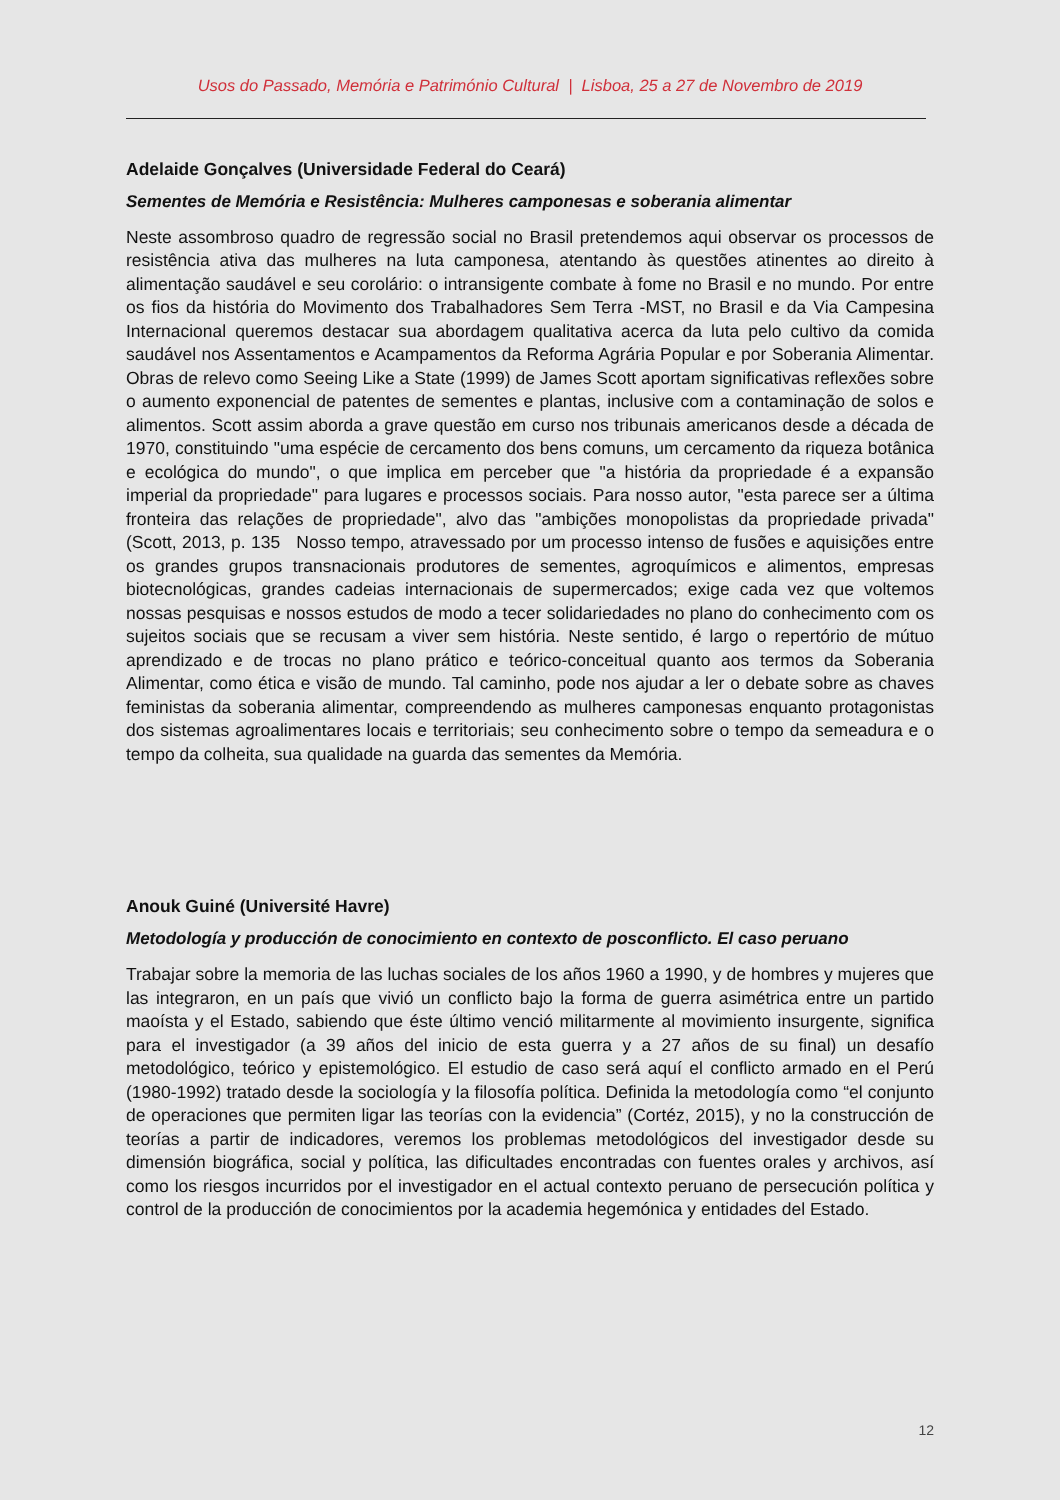Usos do Passado, Memória e Património Cultural | Lisboa, 25 a 27 de Novembro de 2019
Adelaide Gonçalves (Universidade Federal do Ceará)
Sementes de Memória e Resistência: Mulheres camponesas e soberania alimentar
Neste assombroso quadro de regressão social no Brasil pretendemos aqui observar os processos de resistência ativa das mulheres na luta camponesa, atentando às questões atinentes ao direito à alimentação saudável e seu corolário: o intransigente combate à fome no Brasil e no mundo. Por entre os fios da história do Movimento dos Trabalhadores Sem Terra -MST, no Brasil e da Via Campesina Internacional queremos destacar sua abordagem qualitativa acerca da luta pelo cultivo da comida saudável nos Assentamentos e Acampamentos da Reforma Agrária Popular e por Soberania Alimentar. Obras de relevo como Seeing Like a State (1999) de James Scott aportam significativas reflexões sobre o aumento exponencial de patentes de sementes e plantas, inclusive com a contaminação de solos e alimentos. Scott assim aborda a grave questão em curso nos tribunais americanos desde a década de 1970, constituindo "uma espécie de cercamento dos bens comuns, um cercamento da riqueza botânica e ecológica do mundo", o que implica em perceber que "a história da propriedade é a expansão imperial da propriedade" para lugares e processos sociais. Para nosso autor, "esta parece ser a última fronteira das relações de propriedade", alvo das "ambições monopolistas da propriedade privada" (Scott, 2013, p. 135 Nosso tempo, atravessado por um processo intenso de fusões e aquisições entre os grandes grupos transnacionais produtores de sementes, agroquímicos e alimentos, empresas biotecnológicas, grandes cadeias internacionais de supermercados; exige cada vez que voltemos nossas pesquisas e nossos estudos de modo a tecer solidariedades no plano do conhecimento com os sujeitos sociais que se recusam a viver sem história. Neste sentido, é largo o repertório de mútuo aprendizado e de trocas no plano prático e teórico-conceitual quanto aos termos da Soberania Alimentar, como ética e visão de mundo. Tal caminho, pode nos ajudar a ler o debate sobre as chaves feministas da soberania alimentar, compreendendo as mulheres camponesas enquanto protagonistas dos sistemas agroalimentares locais e territoriais; seu conhecimento sobre o tempo da semeadura e o tempo da colheita, sua qualidade na guarda das sementes da Memória.
Anouk Guiné (Université Havre)
Metodología y producción de conocimiento en contexto de posconflicto. El caso peruano
Trabajar sobre la memoria de las luchas sociales de los años 1960 a 1990, y de hombres y mujeres que las integraron, en un país que vivió un conflicto bajo la forma de guerra asimétrica entre un partido maoísta y el Estado, sabiendo que éste último venció militarmente al movimiento insurgente, significa para el investigador (a 39 años del inicio de esta guerra y a 27 años de su final) un desafío metodológico, teórico y epistemológico. El estudio de caso será aquí el conflicto armado en el Perú (1980-1992) tratado desde la sociología y la filosofía política. Definida la metodología como “el conjunto de operaciones que permiten ligar las teorías con la evidencia” (Cortéz, 2015), y no la construcción de teorías a partir de indicadores, veremos los problemas metodológicos del investigador desde su dimensión biográfica, social y política, las dificultades encontradas con fuentes orales y archivos, así como los riesgos incurridos por el investigador en el actual contexto peruano de persecución política y control de la producción de conocimientos por la academia hegemónica y entidades del Estado.
12